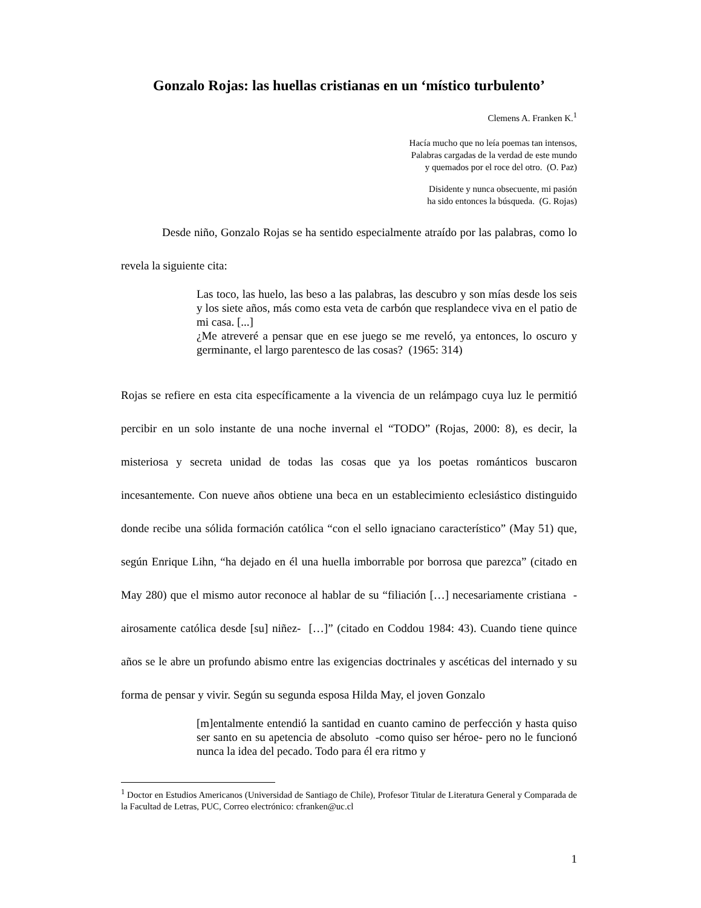Gonzalo Rojas: las huellas cristianas en un ‘místico turbulento’
Clemens A. Franken K.<sup>1</sup>
Hacía mucho que no leía poemas tan intensos,
Palabras cargadas de la verdad de este mundo
y quemados por el roce del otro. (O. Paz)
Disidente y nunca obsecuente, mi pasión
ha sido entonces la búsqueda. (G. Rojas)
Desde niño, Gonzalo Rojas se ha sentido especialmente atraído por las palabras, como lo revela la siguiente cita:
Las toco, las huelo, las beso a las palabras, las descubro y son mías desde los seis y los siete años, más como esta veta de carbón que resplandece viva en el patio de mi casa. [...]
¿Me atreveré a pensar que en ese juego se me reveló, ya entonces, lo oscuro y germinante, el largo parentesco de las cosas? (1965: 314)
Rojas se refiere en esta cita específicamente a la vivencia de un relámpago cuya luz le permitió percibir en un solo instante de una noche invernal el “TODO” (Rojas, 2000: 8), es decir, la misteriosa y secreta unidad de todas las cosas que ya los poetas románticos buscaron incesantemente. Con nueve años obtiene una beca en un establecimiento eclesiástico distinguido donde recibe una sólida formación católica “con el sello ignaciano característico” (May 51) que, según Enrique Lihn, “ha dejado en él una huella imborrable por borrosa que parezca” (citado en May 280) que el mismo autor reconoce al hablar de su “filiación […] necesariamente cristiana -airosamente católica desde [su] niñez- […]” (citado en Coddou 1984: 43). Cuando tiene quince años se le abre un profundo abismo entre las exigencias doctrinales y ascéticas del internado y su forma de pensar y vivir. Según su segunda esposa Hilda May, el joven Gonzalo
[m]entalmente entendió la santidad en cuanto camino de perfección y hasta quiso ser santo en su apetencia de absoluto -como quiso ser héroe- pero no le funcionó nunca la idea del pecado. Todo para él era ritmo y
<sup>1</sup> Doctor en Estudios Americanos (Universidad de Santiago de Chile), Profesor Titular de Literatura General y Comparada de la Facultad de Letras, PUC, Correo electrónico: cfranken@uc.cl
1